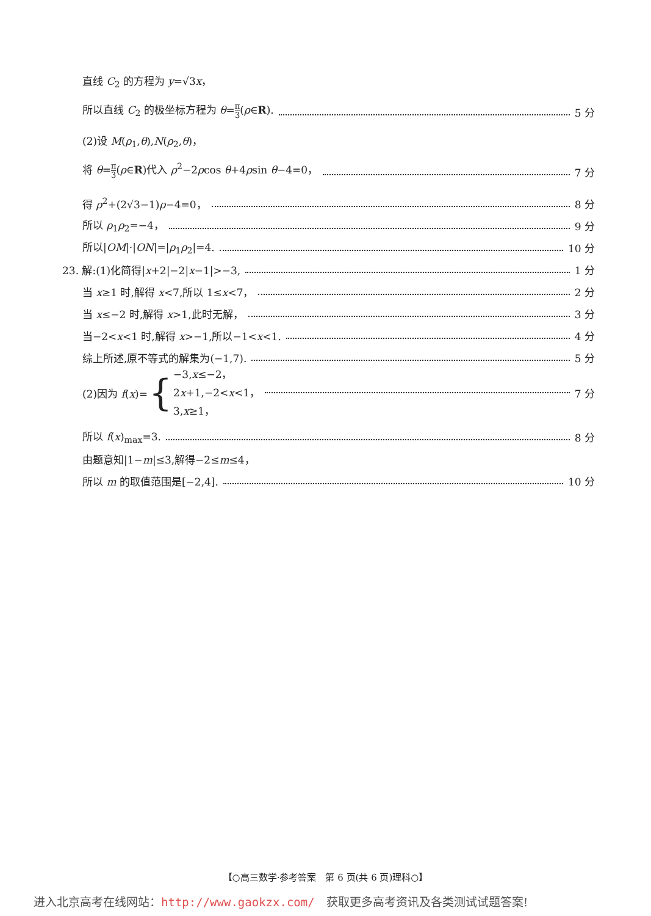直线 C<sub>2</sub> 的方程为 y=√3x，
所以直线 C<sub>2</sub> 的极坐标方程为 θ=π 3(ρ∈R). 5 分
(2)设 M(ρ<sub>1</sub>,θ),N(ρ<sub>2</sub>,θ)，
将 θ=π 3(ρ∈R)代入 ρ<sup>2</sup>−2ρcos θ+4ρsin θ−4=0， 7 分
得 ρ<sup>2</sup>+(2√3−1)ρ−4=0， 8 分
所以 ρ<sub>1</sub>ρ<sub>2</sub>=−4， 9 分
所以|OM|·|ON|=|ρ<sub>1</sub>ρ<sub>2</sub>|=4. 10 分
23. 解:(1)化简得|x+2|−2|x−1|>−3, 1 分
当 x≥1 时,解得 x<7,所以 1≤x<7， 2 分
当 x≤−2 时,解得 x>1,此时无解， 3 分
当−2<x<1 时,解得 x>−1,所以−1<x<1. 4 分
综上所述,原不等式的解集为(−1,7). 5 分
(2)因为 f(x)= { −3,x≤−2，
2x+1,−2<x<1，
3,x≥1， 7 分
所以 f(x)<sub>max</sub>=3. 8 分
由题意知|1−m|≤3,解得−2≤m≤4，
所以 m 的取值范围是[−2,4]. 10 分
【○高三数学·参考答案　第 6 页(共 6 页)理科○】
进入北京高考在线网站：http://www.gaokzx.com/　获取更多高考资讯及各类测试试题答案!